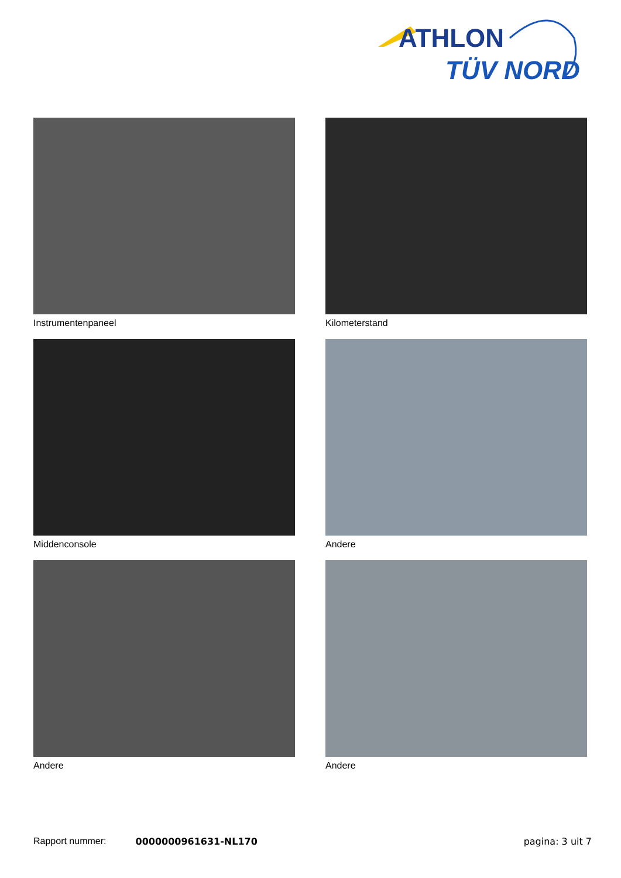ATHLON
TÜV NORD
Instrumentenpaneel
Kilometerstand
Middenconsole
Andere
Andere
Andere
Rapport nummer: 0000000961631-NL170 pagina: 3 uit 7